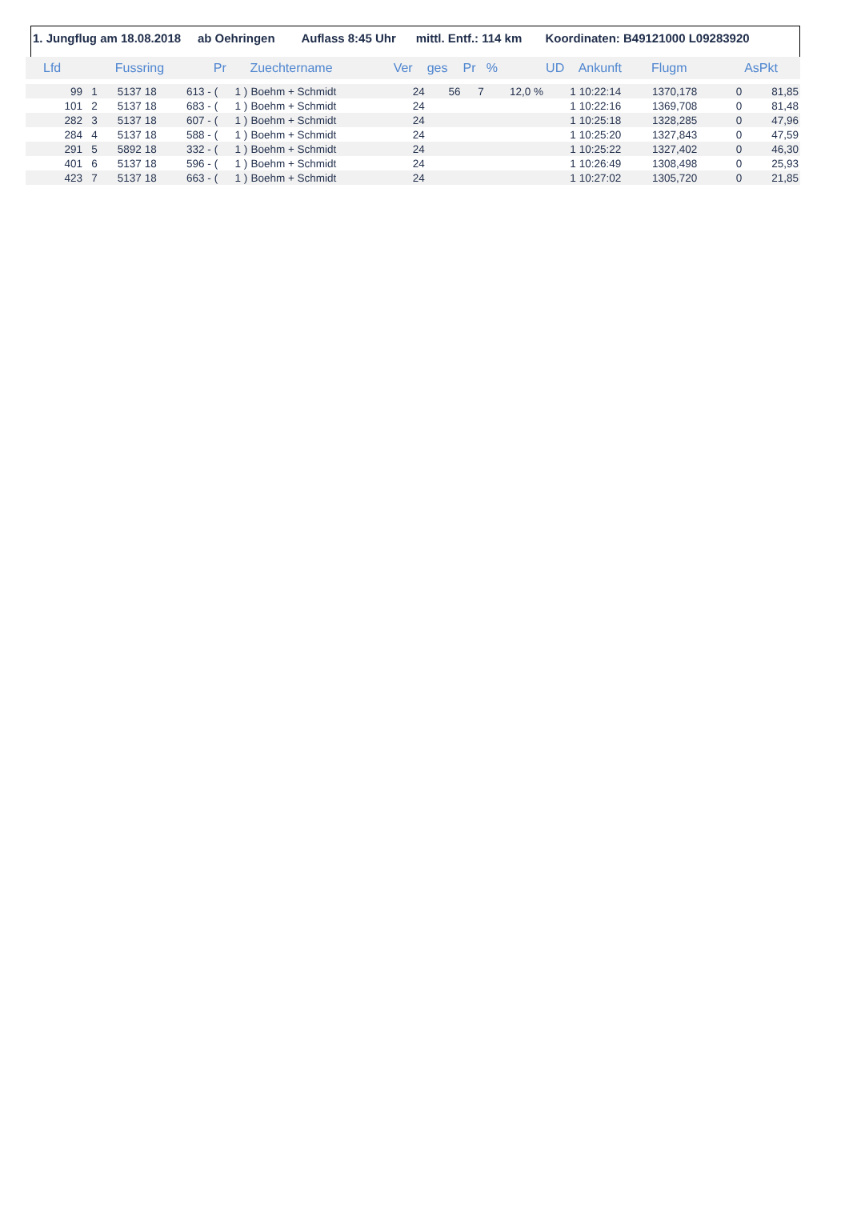1. Jungflug am 18.08.2018 ab Oehringen Auflass 8:45 Uhr mittl. Entf.: 114 km Koordinaten: B49121000 L09283920
| Lfd | | Fussring | | | Pr | | Zuechtername | Ver | ges | Pr | % | UD | Ankunft | Flugm | | AsPkt |
| --- | --- | --- | --- | --- | --- | --- | --- | --- | --- | --- | --- | --- | --- | --- | --- | --- |
| 99 | 1 | 5137 | 18 | 613 - | ( | 1 ) | Boehm + Schmidt | 24 | 56 | 7 | 12,0 % | 1 | 10:22:14 | 1370,178 | 0 | 81,85 |
| 101 | 2 | 5137 | 18 | 683 - | ( | 1 ) | Boehm + Schmidt | 24 | | | | 1 | 10:22:16 | 1369,708 | 0 | 81,48 |
| 282 | 3 | 5137 | 18 | 607 - | ( | 1 ) | Boehm + Schmidt | 24 | | | | 1 | 10:25:18 | 1328,285 | 0 | 47,96 |
| 284 | 4 | 5137 | 18 | 588 - | ( | 1 ) | Boehm + Schmidt | 24 | | | | 1 | 10:25:20 | 1327,843 | 0 | 47,59 |
| 291 | 5 | 5892 | 18 | 332 - | ( | 1 ) | Boehm + Schmidt | 24 | | | | 1 | 10:25:22 | 1327,402 | 0 | 46,30 |
| 401 | 6 | 5137 | 18 | 596 - | ( | 1 ) | Boehm + Schmidt | 24 | | | | 1 | 10:26:49 | 1308,498 | 0 | 25,93 |
| 423 | 7 | 5137 | 18 | 663 - | ( | 1 ) | Boehm + Schmidt | 24 | | | | 1 | 10:27:02 | 1305,720 | 0 | 21,85 |